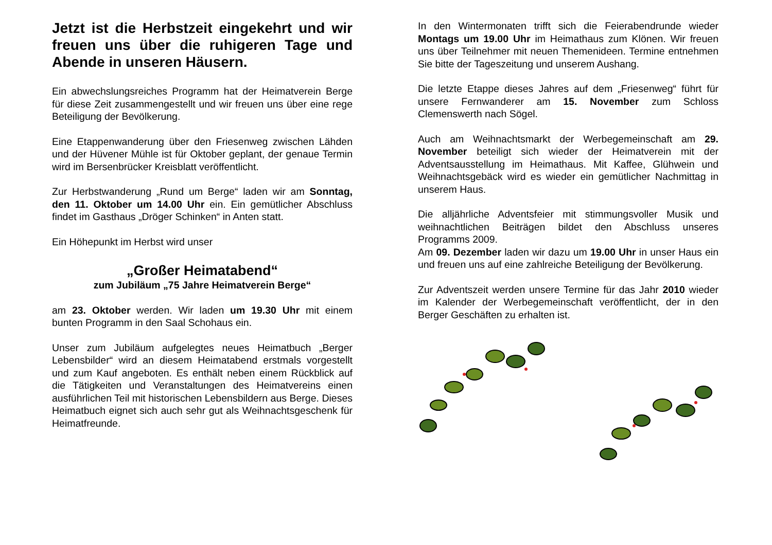Jetzt ist die Herbstzeit eingekehrt und wir freuen uns über die ruhigeren Tage und Abende in unseren Häusern.
Ein abwechslungsreiches Programm hat der Heimatverein Berge für diese Zeit zusammengestellt und wir freuen uns über eine rege Beteiligung der Bevölkerung.
Eine Etappenwanderung über den Friesenweg zwischen Lähden und der Hüvener Mühle ist für Oktober geplant, der genaue Termin wird im Bersenbrücker Kreisblatt veröffentlicht.
Zur Herbstwanderung „Rund um Berge“ laden wir am Sonntag, den 11. Oktober um 14.00 Uhr ein. Ein gemütlicher Abschluss findet im Gasthaus „Dröger Schinken“ in Anten statt.
Ein Höhepunkt im Herbst wird unser
„Großer Heimatabend“
zum Jubiläum „75 Jahre Heimatverein Berge“
am 23. Oktober werden. Wir laden um 19.30 Uhr mit einem bunten Programm in den Saal Schohaus ein.
Unser zum Jubiläum aufgelegtes neues Heimatbuch „Berger Lebensbilder“ wird an diesem Heimatabend erstmals vorgestellt und zum Kauf angeboten. Es enthält neben einem Rückblick auf die Tätigkeiten und Veranstaltungen des Heimatvereins einen ausführlichen Teil mit historischen Lebensbildern aus Berge. Dieses Heimatbuch eignet sich auch sehr gut als Weihnachtsgeschenk für Heimatfreunde.
In den Wintermonaten trifft sich die Feierabendrunde wieder Montags um 19.00 Uhr im Heimathaus zum Klönen. Wir freuen uns über Teilnehmer mit neuen Themenideen. Termine entnehmen Sie bitte der Tageszeitung und unserem Aushang.
Die letzte Etappe dieses Jahres auf dem „Friesenweg“ führt für unsere Fernwanderer am 15. November zum Schloss Clemenswerth nach Sögel.
Auch am Weihnachtsmarkt der Werbegemeinschaft am 29. November beteiligt sich wieder der Heimatverein mit der Adventsausstellung im Heimathaus. Mit Kaffee, Glühwein und Weihnachtsgebäck wird es wieder ein gemütlicher Nachmittag in unserem Haus.
Die alljährliche Adventsfeier mit stimmungsvoller Musik und weihnachtlichen Beiträgen bildet den Abschluss unseres Programms 2009.
Am 09. Dezember laden wir dazu um 19.00 Uhr in unser Haus ein und freuen uns auf eine zahlreiche Beteiligung der Bevölkerung.
Zur Adventszeit werden unsere Termine für das Jahr 2010 wieder im Kalender der Werbegemeinschaft veröffentlicht, der in den Berger Geschäften zu erhalten ist.